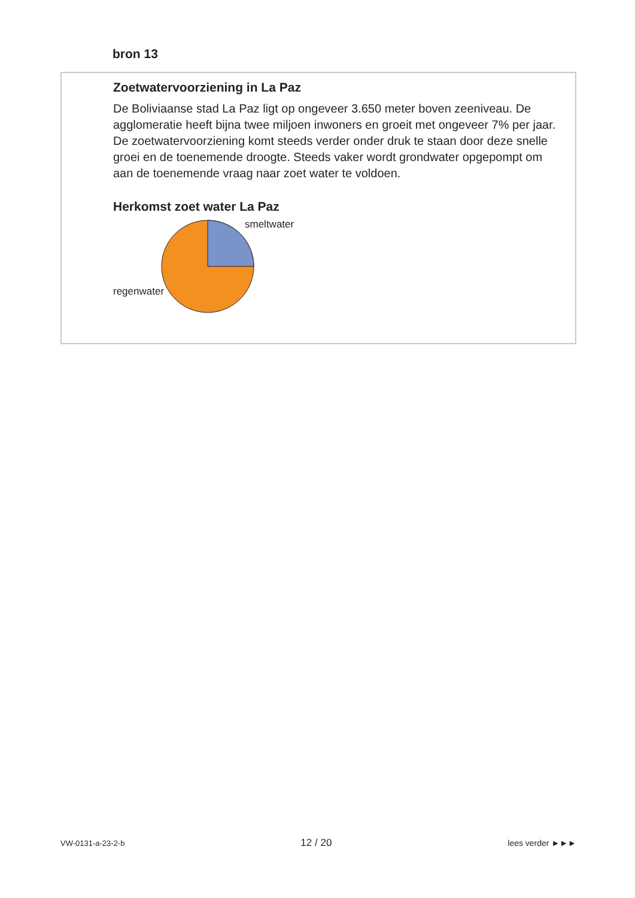bron 13
Zoetwatervoorziening in La Paz
De Boliviaanse stad La Paz ligt op ongeveer 3.650 meter boven zeeniveau. De agglomeratie heeft bijna twee miljoen inwoners en groeit met ongeveer 7% per jaar. De zoetwatervoorziening komt steeds verder onder druk te staan door deze snelle groei en de toenemende droogte. Steeds vaker wordt grondwater opgepompt om aan de toenemende vraag naar zoet water te voldoen.
Herkomst zoet water La Paz
smeltwater
regenwater
VW-0131-a-23-2-b 12 / 20 lees verder ►►►